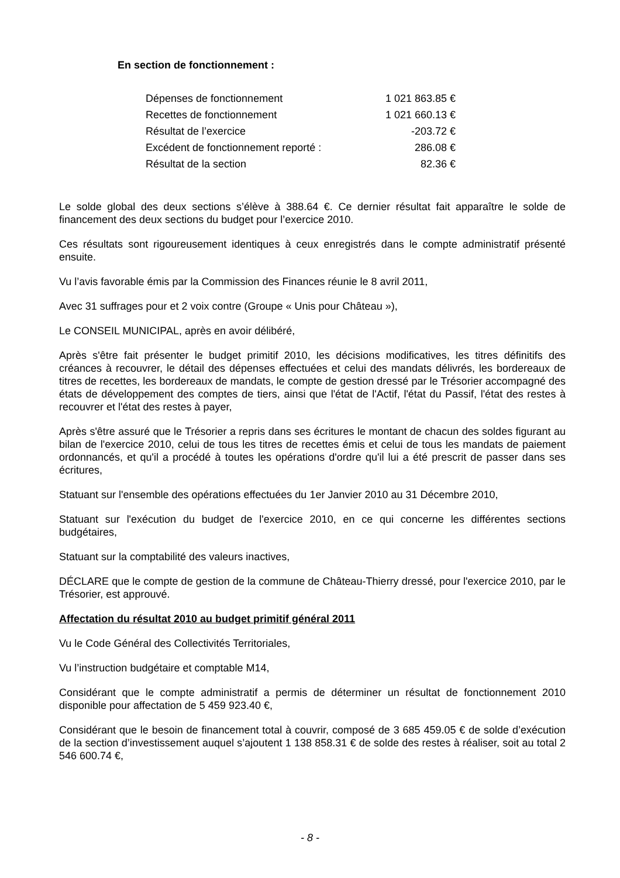En section de fonctionnement :
| Dépenses de fonctionnement | 1 021 863.85 € |
| Recettes de fonctionnement | 1 021 660.13 € |
| Résultat de l’exercice | -203.72 € |
| Excédent de fonctionnement reporté : | 286.08 € |
| Résultat de la section | 82.36 € |
Le solde global des deux sections s’élève à 388.64 €. Ce dernier résultat fait apparaître le solde de financement des deux sections du budget pour l’exercice 2010.
Ces résultats sont rigoureusement identiques à ceux enregistrés dans le compte administratif présenté ensuite.
Vu l’avis favorable émis par la Commission des Finances réunie le 8 avril 2011,
Avec 31 suffrages pour et 2 voix contre (Groupe « Unis pour Château »),
Le CONSEIL MUNICIPAL, après en avoir délibéré,
Après s'être fait présenter le budget primitif 2010, les décisions modificatives, les titres définitifs des créances à recouvrer, le détail des dépenses effectuées et celui des mandats délivrés, les bordereaux de titres de recettes, les bordereaux de mandats, le compte de gestion dressé par le Trésorier accompagné des états de développement des comptes de tiers, ainsi que l'état de l'Actif, l'état du Passif, l'état des restes à recouvrer et l'état des restes à payer,
Après s'être assuré que le Trésorier a repris dans ses écritures le montant de chacun des soldes figurant au bilan de l'exercice 2010, celui de tous les titres de recettes émis et celui de tous les mandats de paiement ordonnancés, et qu'il a procédé à toutes les opérations d'ordre qu'il lui a été prescrit de passer dans ses écritures,
Statuant sur l'ensemble des opérations effectuées du 1er Janvier 2010 au 31 Décembre 2010,
Statuant sur l'exécution du budget de l'exercice 2010, en ce qui concerne les différentes sections budgétaires,
Statuant sur la comptabilité des valeurs inactives,
DÉCLARE que le compte de gestion de la commune de Château-Thierry dressé, pour l'exercice 2010, par le Trésorier, est approuvé.
Affectation du résultat 2010 au budget primitif général 2011
Vu le Code Général des Collectivités Territoriales,
Vu l’instruction budgétaire et comptable M14,
Considérant que le compte administratif a permis de déterminer un résultat de fonctionnement 2010 disponible pour affectation de 5 459 923.40 €,
Considérant que le besoin de financement total à couvrir, composé de 3 685 459.05 € de solde d’exécution de la section d’investissement auquel s’ajoutent 1 138 858.31 € de solde des restes à réaliser, soit au total 2 546 600.74 €,
- 8 -